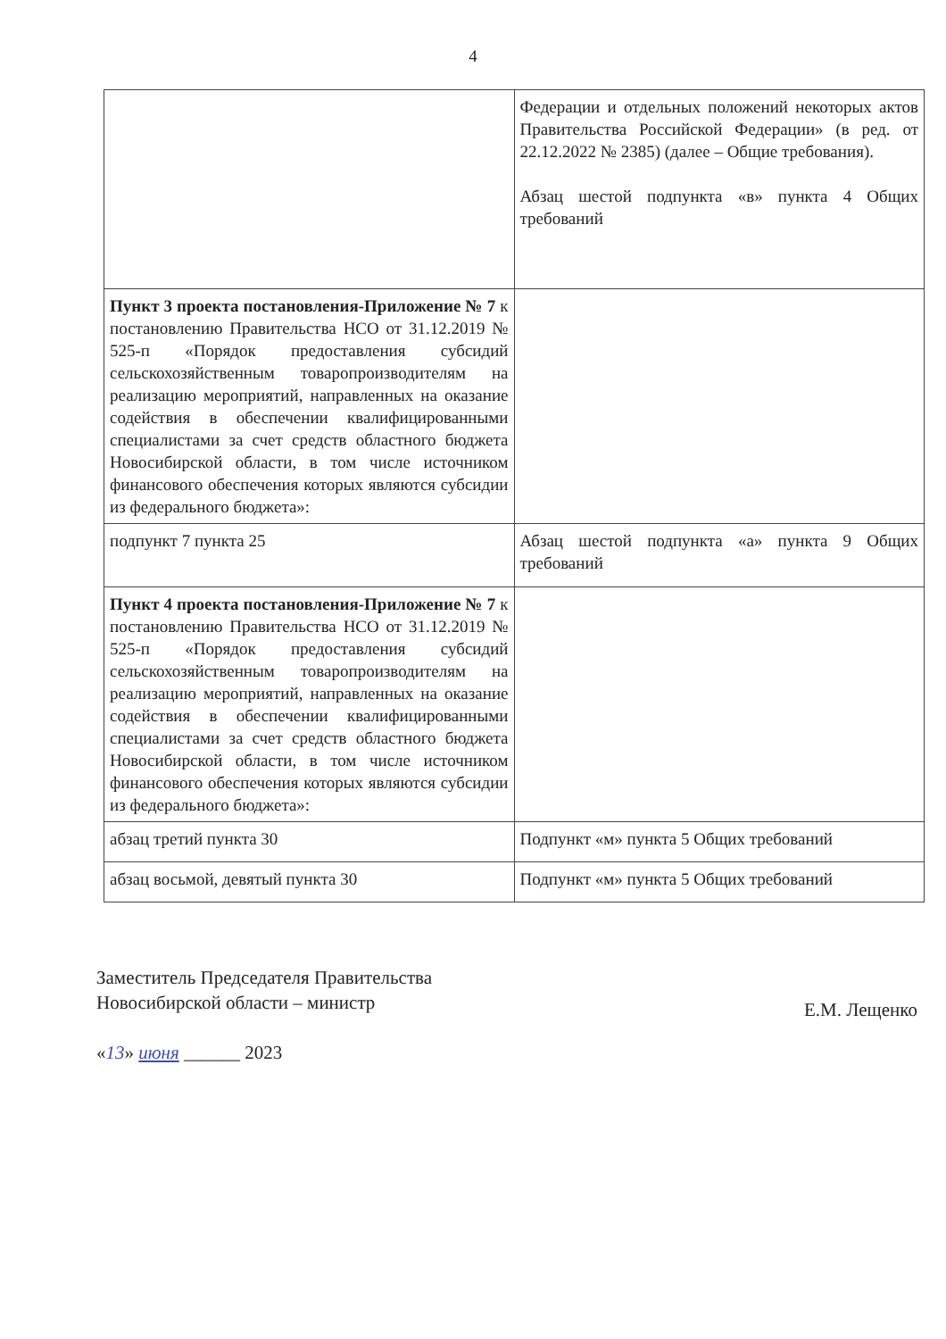4
| | Федерации и отдельных положений некоторых актов Правительства Российской Федерации» (в ред. от 22.12.2022 № 2385) (далее – Общие требования). Абзац шестой подпункта «в» пункта 4 Общих требований |
| Пункт 3 проекта постановления-Приложение № 7 к постановлению Правительства НСО от 31.12.2019 № 525-п «Порядок предоставления субсидий сельскохозяйственным товаропроизводителям на реализацию мероприятий, направленных на оказание содействия в обеспечении квалифицированными специалистами за счет средств областного бюджета Новосибирской области, в том числе источником финансового обеспечения которых являются субсидии из федерального бюджета»: | |
| подпункт 7 пункта 25 | Абзац шестой подпункта «а» пункта 9 Общих требований |
| Пункт 4 проекта постановления-Приложение № 7 к постановлению Правительства НСО от 31.12.2019 № 525-п «Порядок предоставления субсидий сельскохозяйственным товаропроизводителям на реализацию мероприятий, направленных на оказание содействия в обеспечении квалифицированными специалистами за счет средств областного бюджета Новосибирской области, в том числе источником финансового обеспечения которых являются субсидии из федерального бюджета»: | |
| абзац третий пункта 30 | Подпункт «м» пункта 5 Общих требований |
| абзац восьмой, девятый пункта 30 | Подпункт «м» пункта 5 Общих требований |
Заместитель Председателя Правительства
Новосибирской области – министр
Е.М. Лещенко
«13» июня ______ 2023